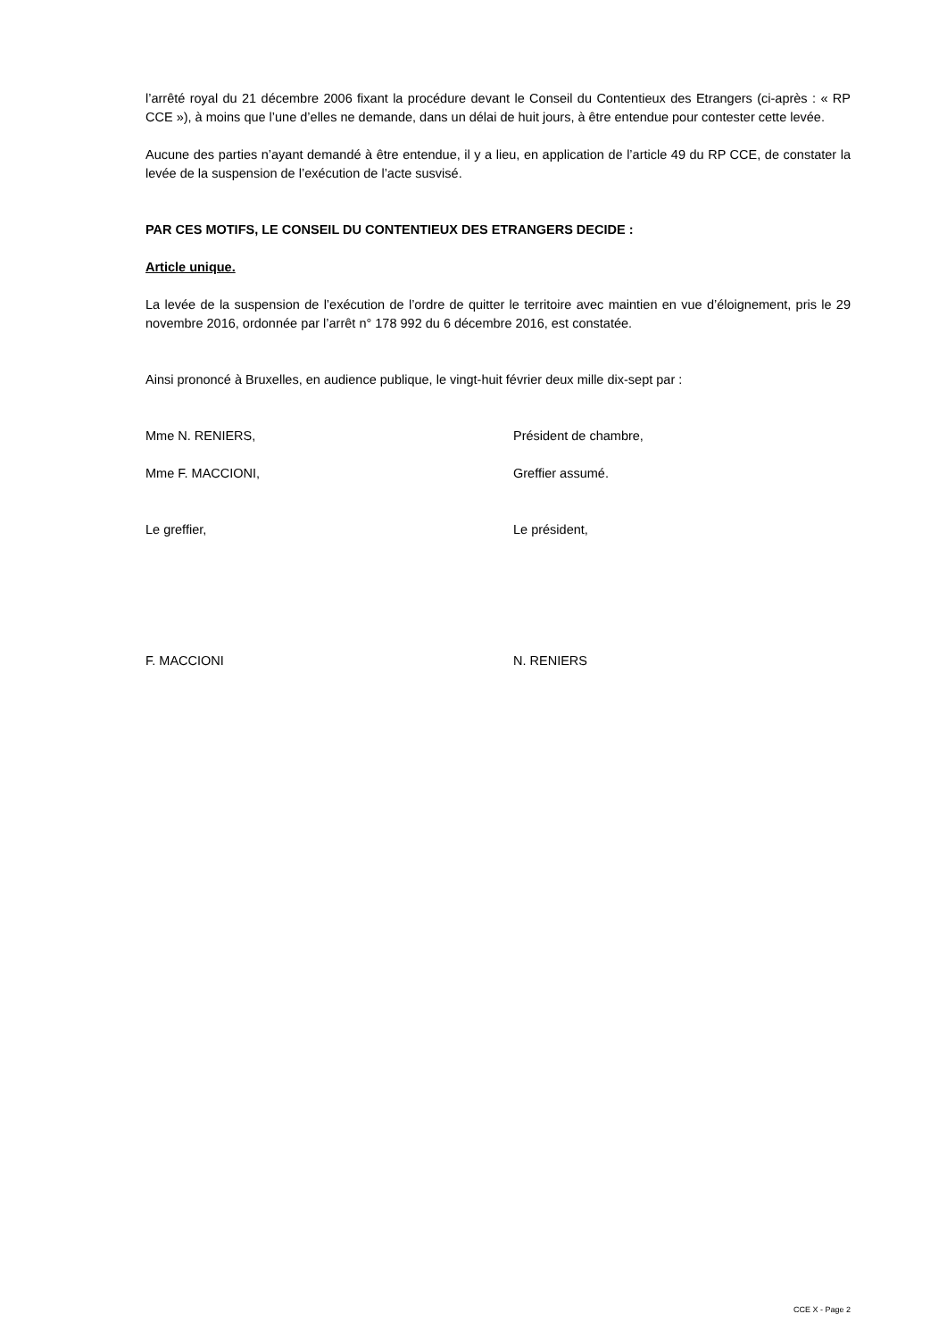l’arrêté royal du 21 décembre 2006 fixant la procédure devant le Conseil du Contentieux des Etrangers (ci-après : « RP CCE »), à moins que l’une d’elles ne demande, dans un délai de huit jours, à être entendue pour contester cette levée.
Aucune des parties n’ayant demandé à être entendue, il y a lieu, en application de l’article 49 du RP CCE, de constater la levée de la suspension de l’exécution de l’acte susvisé.
PAR CES MOTIFS, LE CONSEIL DU CONTENTIEUX DES ETRANGERS DECIDE :
Article unique.
La levée de la suspension de l’exécution de l’ordre de quitter le territoire avec maintien en vue d’éloignement, pris le 29 novembre 2016, ordonnée par l’arrêt n° 178 992 du 6 décembre 2016, est constatée.
Ainsi prononcé à Bruxelles, en audience publique, le vingt-huit février deux mille dix-sept par :
Mme N. RENIERS, Président de chambre,
Mme F. MACCIONI, Greffier assumé.
Le greffier, Le président,
F. MACCIONI N. RENIERS
CCE X - Page 2